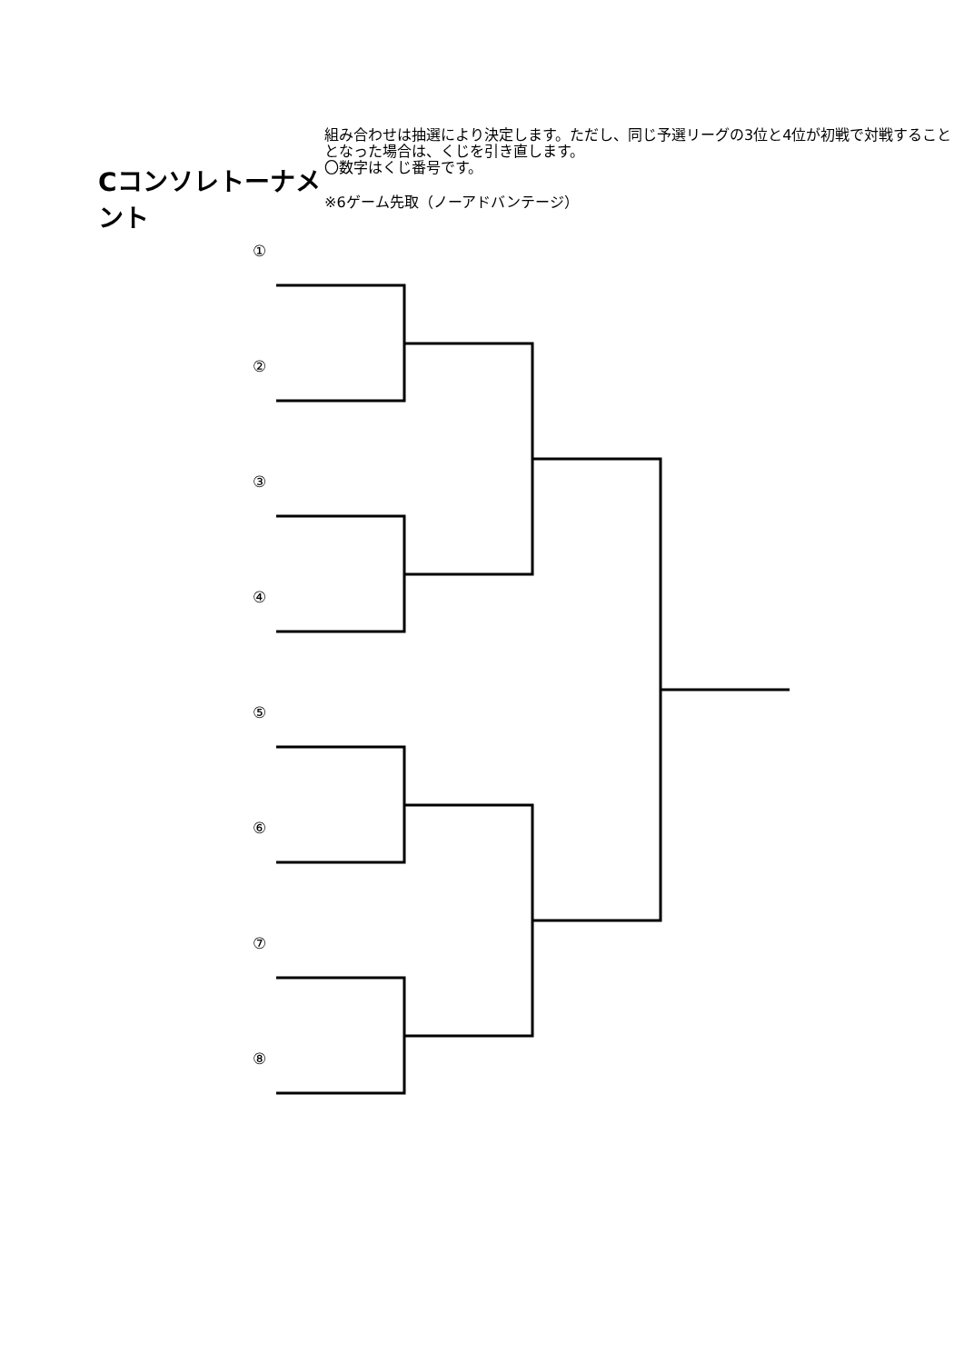Cコンソレトーナメント
組み合わせは抽選により決定します。ただし、同じ予選リーグの3位と4位が初戦で対戦することとなった場合は、くじを引き直します。
〇数字はくじ番号です。
※6ゲーム先取（ノーアドバンテージ）
①
②
③
④
⑤
⑥
⑦
⑧